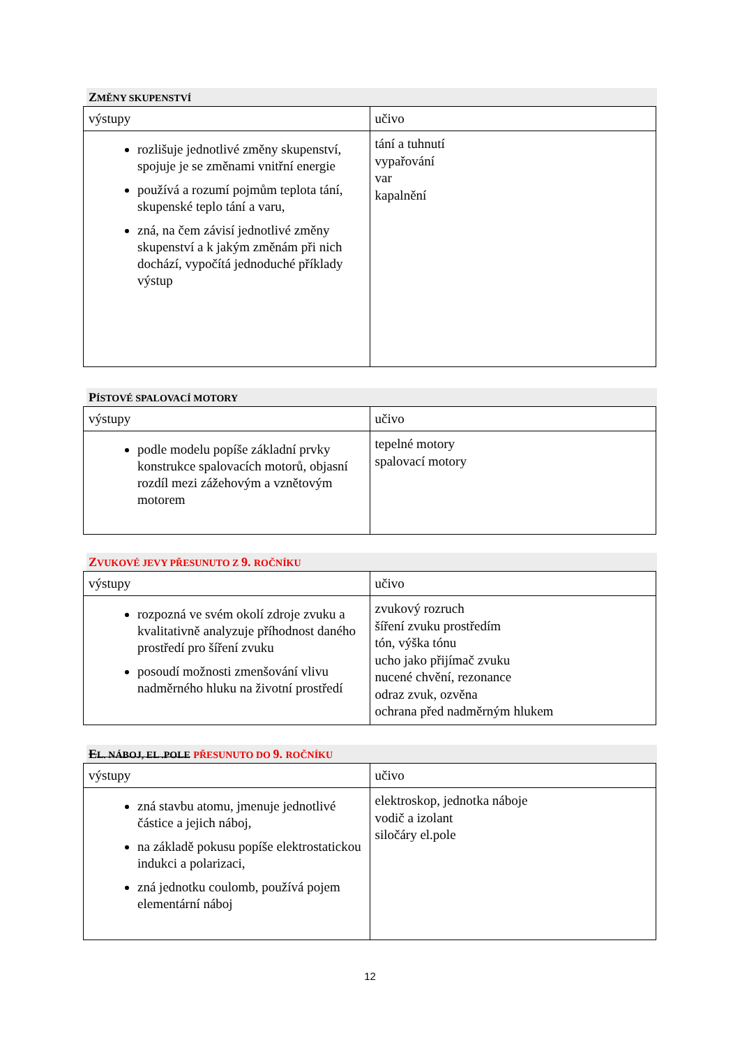ZMĚNY SKUPENSTVÍ
| výstupy | učivo |
| rozlišuje jednotlivé změny skupenství, spojuje je se změnami vnitřní energie používá a rozumí pojmům teplota tání, skupenské teplo tání a varu, zná, na čem závisí jednotlivé změny skupenství a k jakým změnám při nich dochází, vypočítá jednoduché příklady výstup | tání a tuhnutí vypařování var kapalnění |
PÍSTOVÉ SPALOVACÍ MOTORY
| výstupy | učivo |
| podle modelu popíše základní prvky konstrukce spalovacích motorů, objasní rozdíl mezi zážehovým a vznětovým motorem | tepelné motory spalovací motory |
ZVUKOVÉ JEVY PŘESUNUTO Z 9. ROČNÍKU
| výstupy | učivo |
| rozpozná ve svém okolí zdroje zvuku a kvalitativně analyzuje příhodnost daného prostředí pro šíření zvuku posoudí možnosti zmenšování vlivu nadměrného hluku na životní prostředí | zvukový rozruch šíření zvuku prostředím tón, výška tónu ucho jako přijímač zvuku nucené chvění, rezonance odraz zvuk, ozvěna ochrana před nadměrným hlukem |
EL. NÁBOJ, EL .POLE PŘESUNUTO DO 9. ROČNÍKU
| výstupy | učivo |
| zná stavbu atomu, jmenuje jednotlivé částice a jejich náboj, na základě pokusu popíše elektrostatickou indukci a polarizaci, zná jednotku coulomb, používá pojem elementární náboj | elektroskop, jednotka náboje vodič a izolant siločáry el.pole |
12